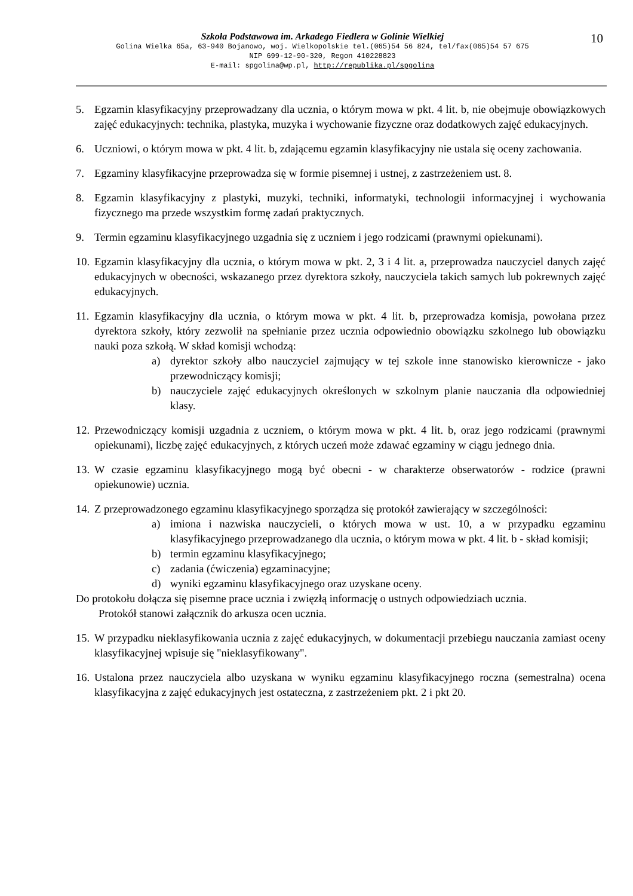Szkoła Podstawowa im. Arkadego Fiedlera w Golinie Wielkiej
Golina Wielka 65a, 63-940 Bojanowo, woj. Wielkopolskie tel.(065)54 56 824, tel/fax(065)54 57 675
NIP 699-12-90-320, Regon 410228823
E-mail: spgolina@wp.pl, http://republika.pl/spgolina
10
5. Egzamin klasyfikacyjny przeprowadzany dla ucznia, o którym mowa w pkt. 4 lit. b, nie obejmuje obowiązkowych zajęć edukacyjnych: technika, plastyka, muzyka i wychowanie fizyczne oraz dodatkowych zajęć edukacyjnych.
6. Uczniowi, o którym mowa w pkt. 4 lit. b, zdającemu egzamin klasyfikacyjny nie ustala się oceny zachowania.
7. Egzaminy klasyfikacyjne przeprowadza się w formie pisemnej i ustnej, z zastrzeżeniem ust. 8.
8. Egzamin klasyfikacyjny z plastyki, muzyki, techniki, informatyki, technologii informacyjnej i wychowania fizycznego ma przede wszystkim formę zadań praktycznych.
9. Termin egzaminu klasyfikacyjnego uzgadnia się z uczniem i jego rodzicami (prawnymi opiekunami).
10.
Egzamin klasyfikacyjny dla ucznia, o którym mowa w pkt. 2, 3 i 4 lit. a, przeprowadza nauczyciel danych zajęć edukacyjnych w obecności, wskazanego przez dyrektora szkoły, nauczyciela takich samych lub pokrewnych zajęć edukacyjnych.
11.
Egzamin klasyfikacyjny dla ucznia, o którym mowa w pkt. 4 lit. b, przeprowadza komisja, powołana przez dyrektora szkoły, który zezwolił na spełnianie przez ucznia odpowiednio obowiązku szkolnego lub obowiązku nauki poza szkołą. W skład komisji wchodzą:
a) dyrektor szkoły albo nauczyciel zajmujący w tej szkole inne stanowisko kierownicze - jako przewodniczący komisji;
b) nauczyciele zajęć edukacyjnych określonych w szkolnym planie nauczania dla odpowiedniej klasy.
12.
Przewodniczący komisji uzgadnia z uczniem, o którym mowa w pkt. 4 lit. b, oraz jego rodzicami (prawnymi opiekunami), liczbę zajęć edukacyjnych, z których uczeń może zdawać egzaminy w ciągu jednego dnia.
13.
W czasie egzaminu klasyfikacyjnego mogą być obecni - w charakterze obserwatorów - rodzice (prawni opiekunowie) ucznia.
14.
Z przeprowadzonego egzaminu klasyfikacyjnego sporządza się protokół zawierający w szczególności:
a) imiona i nazwiska nauczycieli, o których mowa w ust. 10, a w przypadku egzaminu klasyfikacyjnego przeprowadzanego dla ucznia, o którym mowa w pkt. 4 lit. b - skład komisji;
b) termin egzaminu klasyfikacyjnego;
c) zadania (ćwiczenia) egzaminacyjne;
d) wyniki egzaminu klasyfikacyjnego oraz uzyskane oceny.
Do protokołu dołącza się pisemne prace ucznia i zwięzłą informację o ustnych odpowiedziach ucznia.
Protokół stanowi załącznik do arkusza ocen ucznia.
15.
W przypadku nieklasyfikowania ucznia z zajęć edukacyjnych, w dokumentacji przebiegu nauczania zamiast oceny klasyfikacyjnej wpisuje się "nieklasyfikowany".
16.
Ustalona przez nauczyciela albo uzyskana w wyniku egzaminu klasyfikacyjnego roczna (semestralna) ocena klasyfikacyjna z zajęć edukacyjnych jest ostateczna, z zastrzeżeniem pkt. 2 i pkt 20.